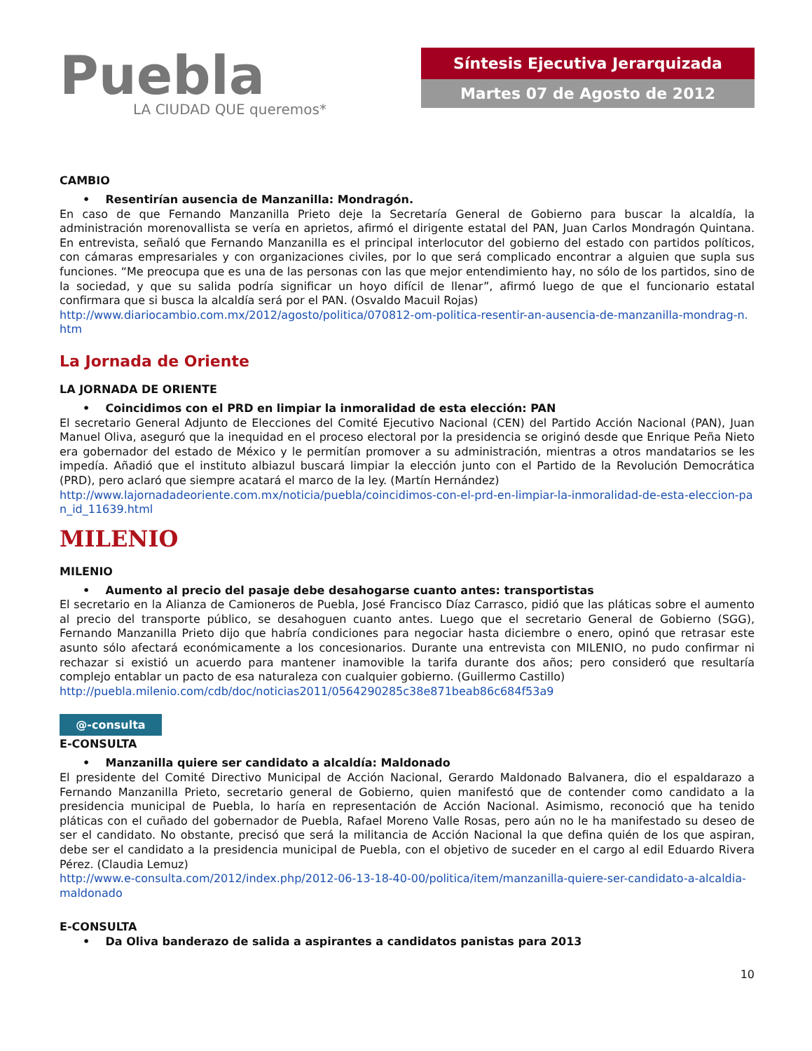Puebla
LA CIUDAD QUE queremos*
Síntesis Ejecutiva Jerarquizada
Martes 07 de Agosto de 2012
CAMBIO
• Resentirían ausencia de Manzanilla: Mondragón.
En caso de que Fernando Manzanilla Prieto deje la Secretaría General de Gobierno para buscar la alcaldía, la administración morenovallista se vería en aprietos, afirmó el dirigente estatal del PAN, Juan Carlos Mondragón Quintana. En entrevista, señaló que Fernando Manzanilla es el principal interlocutor del gobierno del estado con partidos políticos, con cámaras empresariales y con organizaciones civiles, por lo que será complicado encontrar a alguien que supla sus funciones. “Me preocupa que es una de las personas con las que mejor entendimiento hay, no sólo de los partidos, sino de la sociedad, y que su salida podría significar un hoyo difícil de llenar”, afirmó luego de que el funcionario estatal confirmara que si busca la alcaldía será por el PAN. (Osvaldo Macuil Rojas)
http://www.diariocambio.com.mx/2012/agosto/politica/070812-om-politica-resentir-an-ausencia-de-manzanilla-mondrag-n.htm
La Jornada de Oriente
LA JORNADA DE ORIENTE
• Coincidimos con el PRD en limpiar la inmoralidad de esta elección: PAN
El secretario General Adjunto de Elecciones del Comité Ejecutivo Nacional (CEN) del Partido Acción Nacional (PAN), Juan Manuel Oliva, aseguró que la inequidad en el proceso electoral por la presidencia se originó desde que Enrique Peña Nieto era gobernador del estado de México y le permitían promover a su administración, mientras a otros mandatarios se les impedía. Añadió que el instituto albiazul buscará limpiar la elección junto con el Partido de la Revolución Democrática (PRD), pero aclaró que siempre acatará el marco de la ley. (Martín Hernández)
http://www.lajornadadeoriente.com.mx/noticia/puebla/coincidimos-con-el-prd-en-limpiar-la-inmoralidad-de-esta-eleccion-pan_id_11639.html
MILENIO
MILENIO
• Aumento al precio del pasaje debe desahogarse cuanto antes: transportistas
El secretario en la Alianza de Camioneros de Puebla, José Francisco Díaz Carrasco, pidió que las pláticas sobre el aumento al precio del transporte público, se desahoguen cuanto antes. Luego que el secretario General de Gobierno (SGG), Fernando Manzanilla Prieto dijo que habría condiciones para negociar hasta diciembre o enero, opinó que retrasar este asunto sólo afectará económicamente a los concesionarios. Durante una entrevista con MILENIO, no pudo confirmar ni rechazar si existió un acuerdo para mantener inamovible la tarifa durante dos años; pero consideró que resultaría complejo entablar un pacto de esa naturaleza con cualquier gobierno. (Guillermo Castillo)
http://puebla.milenio.com/cdb/doc/noticias2011/0564290285c38e871beab86c684f53a9
@-consulta
E-CONSULTA
• Manzanilla quiere ser candidato a alcaldía: Maldonado
El presidente del Comité Directivo Municipal de Acción Nacional, Gerardo Maldonado Balvanera, dio el espaldarazo a Fernando Manzanilla Prieto, secretario general de Gobierno, quien manifestó que de contender como candidato a la presidencia municipal de Puebla, lo haría en representación de Acción Nacional. Asimismo, reconoció que ha tenido pláticas con el cuñado del gobernador de Puebla, Rafael Moreno Valle Rosas, pero aún no le ha manifestado su deseo de ser el candidato. No obstante, precisó que será la militancia de Acción Nacional la que defina quién de los que aspiran, debe ser el candidato a la presidencia municipal de Puebla, con el objetivo de suceder en el cargo al edil Eduardo Rivera Pérez. (Claudia Lemuz)
http://www.e-consulta.com/2012/index.php/2012-06-13-18-40-00/politica/item/manzanilla-quiere-ser-candidato-a-alcaldia-maldonado
E-CONSULTA
• Da Oliva banderazo de salida a aspirantes a candidatos panistas para 2013
10